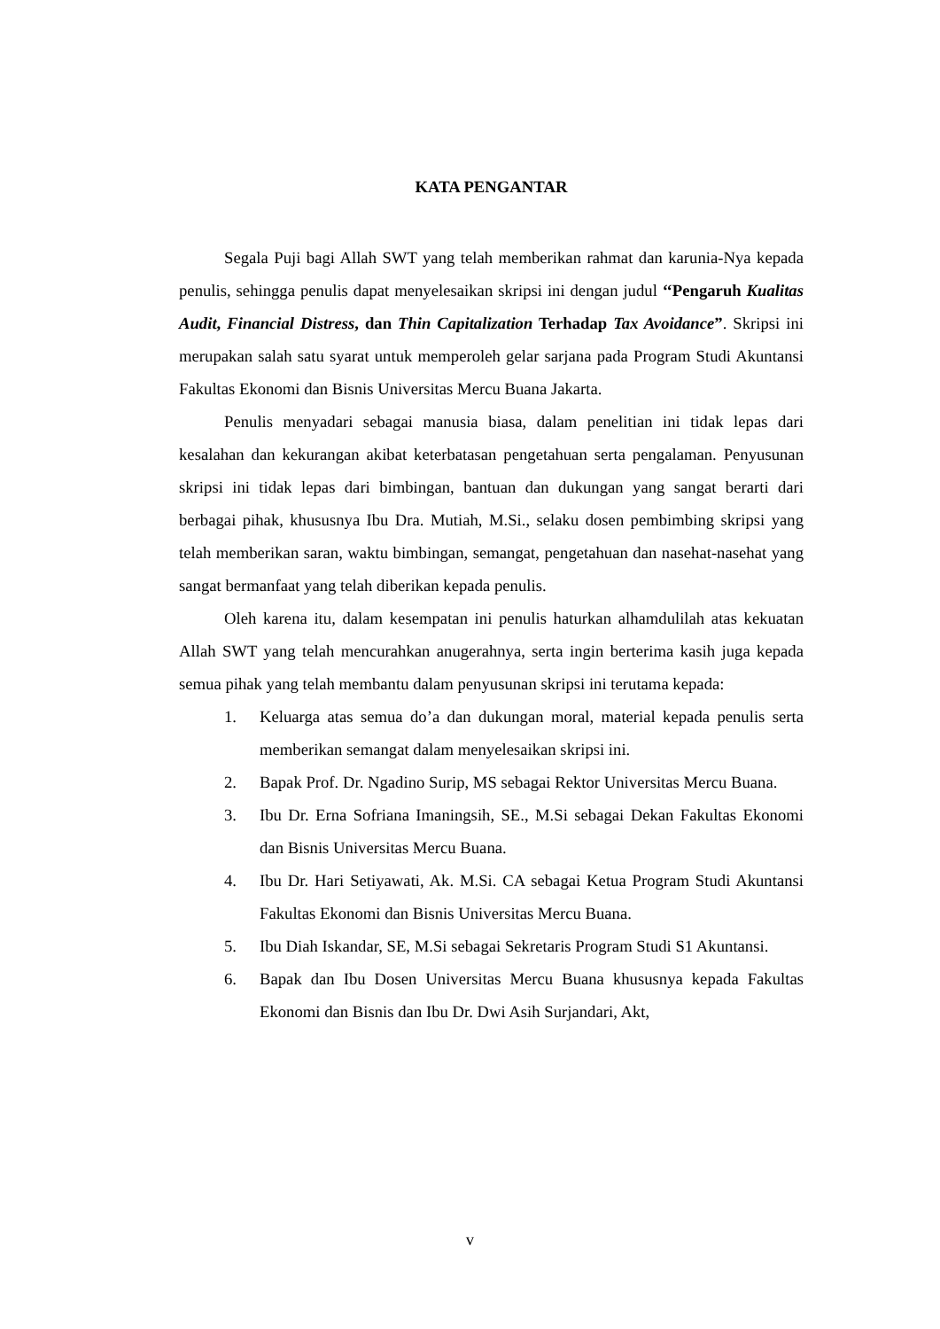KATA PENGANTAR
Segala Puji bagi Allah SWT yang telah memberikan rahmat dan karunia-Nya kepada penulis, sehingga penulis dapat menyelesaikan skripsi ini dengan judul ‘‘Pengaruh Kualitas Audit, Financial Distress, dan Thin Capitalization Terhadap Tax Avoidance”. Skripsi ini merupakan salah satu syarat untuk memperoleh gelar sarjana pada Program Studi Akuntansi Fakultas Ekonomi dan Bisnis Universitas Mercu Buana Jakarta.
Penulis menyadari sebagai manusia biasa, dalam penelitian ini tidak lepas dari kesalahan dan kekurangan akibat keterbatasan pengetahuan serta pengalaman. Penyusunan skripsi ini tidak lepas dari bimbingan, bantuan dan dukungan yang sangat berarti dari berbagai pihak, khususnya Ibu Dra. Mutiah, M.Si., selaku dosen pembimbing skripsi yang telah memberikan saran, waktu bimbingan, semangat, pengetahuan dan nasehat-nasehat yang sangat bermanfaat yang telah diberikan kepada penulis.
Oleh karena itu, dalam kesempatan ini penulis haturkan alhamdulilah atas kekuatan Allah SWT yang telah mencurahkan anugerahnya, serta ingin berterima kasih juga kepada semua pihak yang telah membantu dalam penyusunan skripsi ini terutama kepada:
1. Keluarga atas semua do’a dan dukungan moral, material kepada penulis serta memberikan semangat dalam menyelesaikan skripsi ini.
2. Bapak Prof. Dr. Ngadino Surip, MS sebagai Rektor Universitas Mercu Buana.
3. Ibu Dr. Erna Sofriana Imaningsih, SE., M.Si sebagai Dekan Fakultas Ekonomi dan Bisnis Universitas Mercu Buana.
4. Ibu Dr. Hari Setiyawati, Ak. M.Si. CA sebagai Ketua Program Studi Akuntansi Fakultas Ekonomi dan Bisnis Universitas Mercu Buana.
5. Ibu Diah Iskandar, SE, M.Si sebagai Sekretaris Program Studi S1 Akuntansi.
6. Bapak dan Ibu Dosen Universitas Mercu Buana khususnya kepada Fakultas Ekonomi dan Bisnis dan Ibu Dr. Dwi Asih Surjandari, Akt,
v